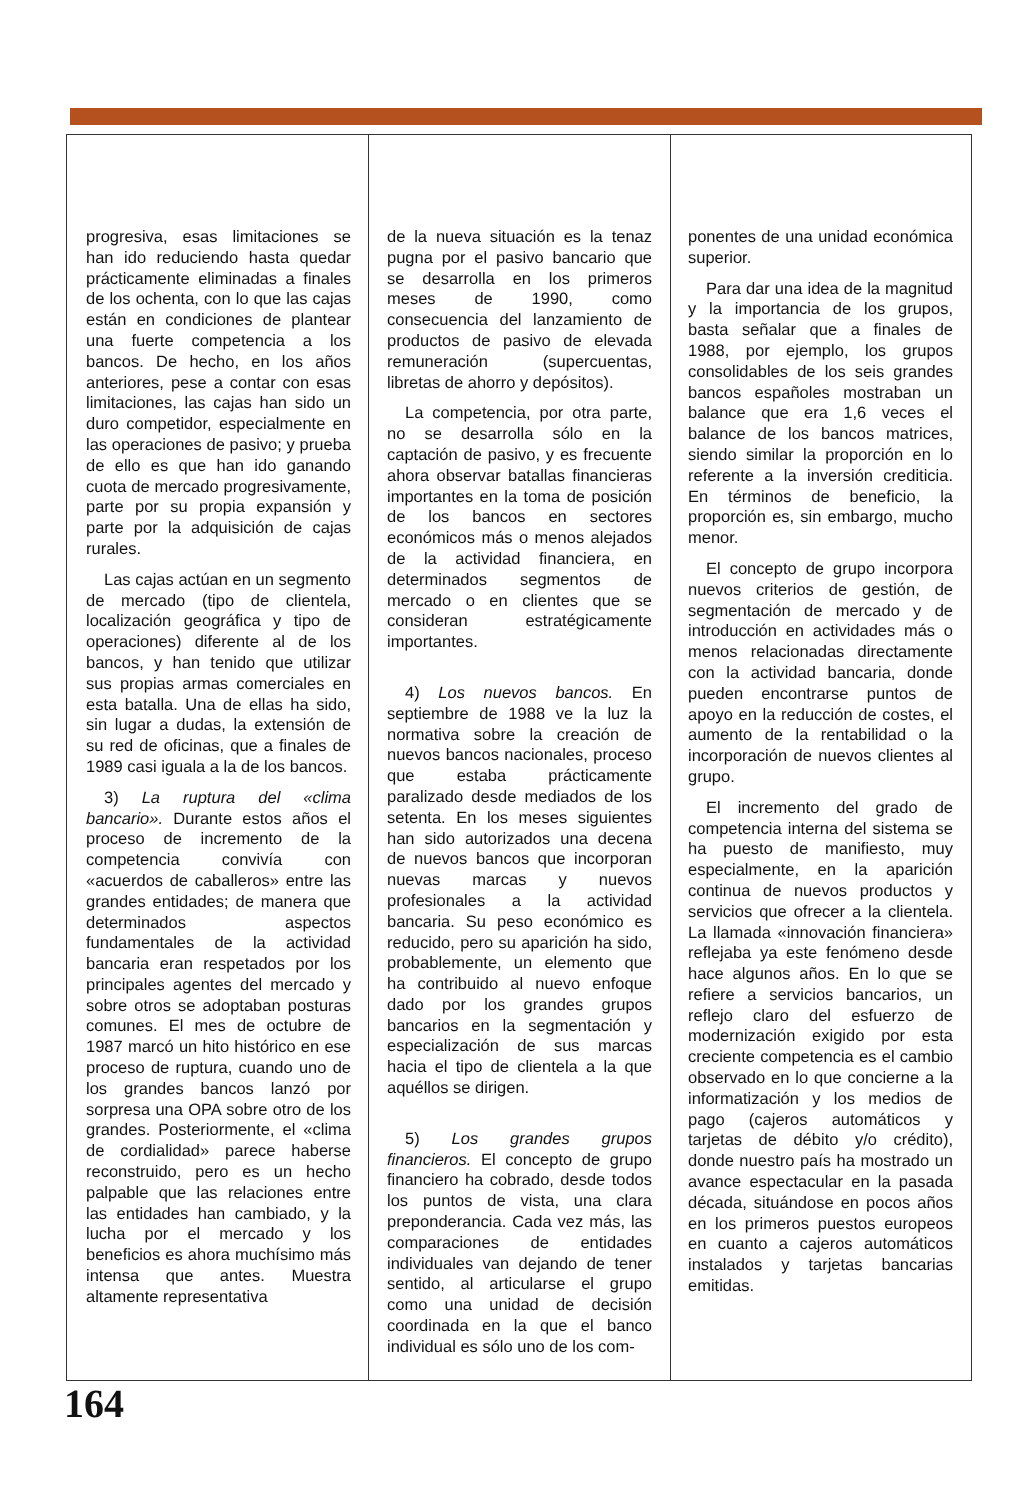progresiva, esas limitaciones se han ido reduciendo hasta quedar prácticamente eliminadas a finales de los ochenta, con lo que las cajas están en condiciones de plantear una fuerte competencia a los bancos. De hecho, en los años anteriores, pese a contar con esas limitaciones, las cajas han sido un duro competidor, especialmente en las operaciones de pasivo; y prueba de ello es que han ido ganando cuota de mercado progresivamente, parte por su propia expansión y parte por la adquisición de cajas rurales.
Las cajas actúan en un segmento de mercado (tipo de clientela, localización geográfica y tipo de operaciones) diferente al de los bancos, y han tenido que utilizar sus propias armas comerciales en esta batalla. Una de ellas ha sido, sin lugar a dudas, la extensión de su red de oficinas, que a finales de 1989 casi iguala a la de los bancos.
3) La ruptura del «clima bancario». Durante estos años el proceso de incremento de la competencia convivía con «acuerdos de caballeros» entre las grandes entidades; de manera que determinados aspectos fundamentales de la actividad bancaria eran respetados por los principales agentes del mercado y sobre otros se adoptaban posturas comunes. El mes de octubre de 1987 marcó un hito histórico en ese proceso de ruptura, cuando uno de los grandes bancos lanzó por sorpresa una OPA sobre otro de los grandes. Posteriormente, el «clima de cordialidad» parece haberse reconstruido, pero es un hecho palpable que las relaciones entre las entidades han cambiado, y la lucha por el mercado y los beneficios es ahora muchísimo más intensa que antes. Muestra altamente representativa
de la nueva situación es la tenaz pugna por el pasivo bancario que se desarrolla en los primeros meses de 1990, como consecuencia del lanzamiento de productos de pasivo de elevada remuneración (supercuentas, libretas de ahorro y depósitos).
La competencia, por otra parte, no se desarrolla sólo en la captación de pasivo, y es frecuente ahora observar batallas financieras importantes en la toma de posición de los bancos en sectores económicos más o menos alejados de la actividad financiera, en determinados segmentos de mercado o en clientes que se consideran estratégicamente importantes.
4) Los nuevos bancos. En septiembre de 1988 ve la luz la normativa sobre la creación de nuevos bancos nacionales, proceso que estaba prácticamente paralizado desde mediados de los setenta. En los meses siguientes han sido autorizados una decena de nuevos bancos que incorporan nuevas marcas y nuevos profesionales a la actividad bancaria. Su peso económico es reducido, pero su aparición ha sido, probablemente, un elemento que ha contribuido al nuevo enfoque dado por los grandes grupos bancarios en la segmentación y especialización de sus marcas hacia el tipo de clientela a la que aquéllos se dirigen.
5) Los grandes grupos financieros. El concepto de grupo financiero ha cobrado, desde todos los puntos de vista, una clara preponderancia. Cada vez más, las comparaciones de entidades individuales van dejando de tener sentido, al articularse el grupo como una unidad de decisión coordinada en la que el banco individual es sólo uno de los com-
ponentes de una unidad económica superior.
Para dar una idea de la magnitud y la importancia de los grupos, basta señalar que a finales de 1988, por ejemplo, los grupos consolidables de los seis grandes bancos españoles mostraban un balance que era 1,6 veces el balance de los bancos matrices, siendo similar la proporción en lo referente a la inversión crediticia. En términos de beneficio, la proporción es, sin embargo, mucho menor.
El concepto de grupo incorpora nuevos criterios de gestión, de segmentación de mercado y de introducción en actividades más o menos relacionadas directamente con la actividad bancaria, donde pueden encontrarse puntos de apoyo en la reducción de costes, el aumento de la rentabilidad o la incorporación de nuevos clientes al grupo.
El incremento del grado de competencia interna del sistema se ha puesto de manifiesto, muy especialmente, en la aparición continua de nuevos productos y servicios que ofrecer a la clientela. La llamada «innovación financiera» reflejaba ya este fenómeno desde hace algunos años. En lo que se refiere a servicios bancarios, un reflejo claro del esfuerzo de modernización exigido por esta creciente competencia es el cambio observado en lo que concierne a la informatización y los medios de pago (cajeros automáticos y tarjetas de débito y/o crédito), donde nuestro país ha mostrado un avance espectacular en la pasada década, situándose en pocos años en los primeros puestos europeos en cuanto a cajeros automáticos instalados y tarjetas bancarias emitidas.
164